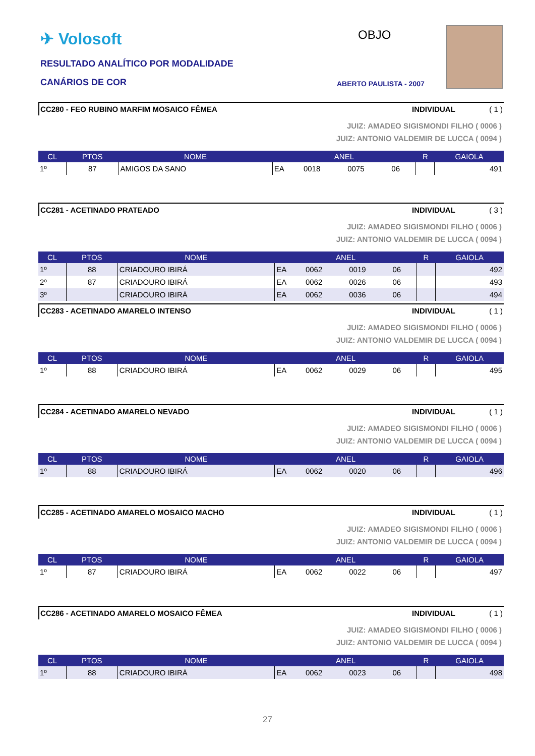✈ Volosoft
RESULTADO ANALÍTICO POR MODALIDADE
CANÁRIOS DE COR
OBJO
ABERTO PAULISTA - 2007
CC280 - FEO RUBINO MARFIM MOSAICO FÊMEA INDIVIDUAL ( 1 )
JUIZ: AMADEO SIGISMONDI FILHO ( 0006 )
JUIZ: ANTONIO VALDEMIR DE LUCCA ( 0094 )
| CL | PTOS | NOME | ANEL | | | | R | GAIOLA |
| --- | --- | --- | --- | --- | --- | --- | --- | --- |
| 1º | 87 | AMIGOS DA SANO | EA | 0018 | 0075 | 06 | | 491 |
CC281 - ACETINADO PRATEADO INDIVIDUAL ( 3 )
JUIZ: AMADEO SIGISMONDI FILHO ( 0006 )
JUIZ: ANTONIO VALDEMIR DE LUCCA ( 0094 )
| CL | PTOS | NOME | ANEL | | | | R | GAIOLA |
| --- | --- | --- | --- | --- | --- | --- | --- | --- |
| 1º | 88 | CRIADOURO IBIRÁ | EA | 0062 | 0019 | 06 | | 492 |
| 2º | 87 | CRIADOURO IBIRÁ | EA | 0062 | 0026 | 06 | | 493 |
| 3º | | CRIADOURO IBIRÁ | EA | 0062 | 0036 | 06 | | 494 |
CC283 - ACETINADO AMARELO INTENSO INDIVIDUAL ( 1 )
JUIZ: AMADEO SIGISMONDI FILHO ( 0006 )
JUIZ: ANTONIO VALDEMIR DE LUCCA ( 0094 )
| CL | PTOS | NOME | ANEL | | | | R | GAIOLA |
| --- | --- | --- | --- | --- | --- | --- | --- | --- |
| 1º | 88 | CRIADOURO IBIRÁ | EA | 0062 | 0029 | 06 | | 495 |
CC284 - ACETINADO AMARELO NEVADO INDIVIDUAL ( 1 )
JUIZ: AMADEO SIGISMONDI FILHO ( 0006 )
JUIZ: ANTONIO VALDEMIR DE LUCCA ( 0094 )
| CL | PTOS | NOME | ANEL | | | | R | GAIOLA |
| --- | --- | --- | --- | --- | --- | --- | --- | --- |
| 1º | 88 | CRIADOURO IBIRÁ | EA | 0062 | 0020 | 06 | | 496 |
CC285 - ACETINADO AMARELO MOSAICO MACHO INDIVIDUAL ( 1 )
JUIZ: AMADEO SIGISMONDI FILHO ( 0006 )
JUIZ: ANTONIO VALDEMIR DE LUCCA ( 0094 )
| CL | PTOS | NOME | ANEL | | | | R | GAIOLA |
| --- | --- | --- | --- | --- | --- | --- | --- | --- |
| 1º | 87 | CRIADOURO IBIRÁ | EA | 0062 | 0022 | 06 | | 497 |
CC286 - ACETINADO AMARELO MOSAICO FÊMEA INDIVIDUAL ( 1 )
JUIZ: AMADEO SIGISMONDI FILHO ( 0006 )
JUIZ: ANTONIO VALDEMIR DE LUCCA ( 0094 )
| CL | PTOS | NOME | ANEL | | | | R | GAIOLA |
| --- | --- | --- | --- | --- | --- | --- | --- | --- |
| 1º | 88 | CRIADOURO IBIRÁ | EA | 0062 | 0023 | 06 | | 498 |
27